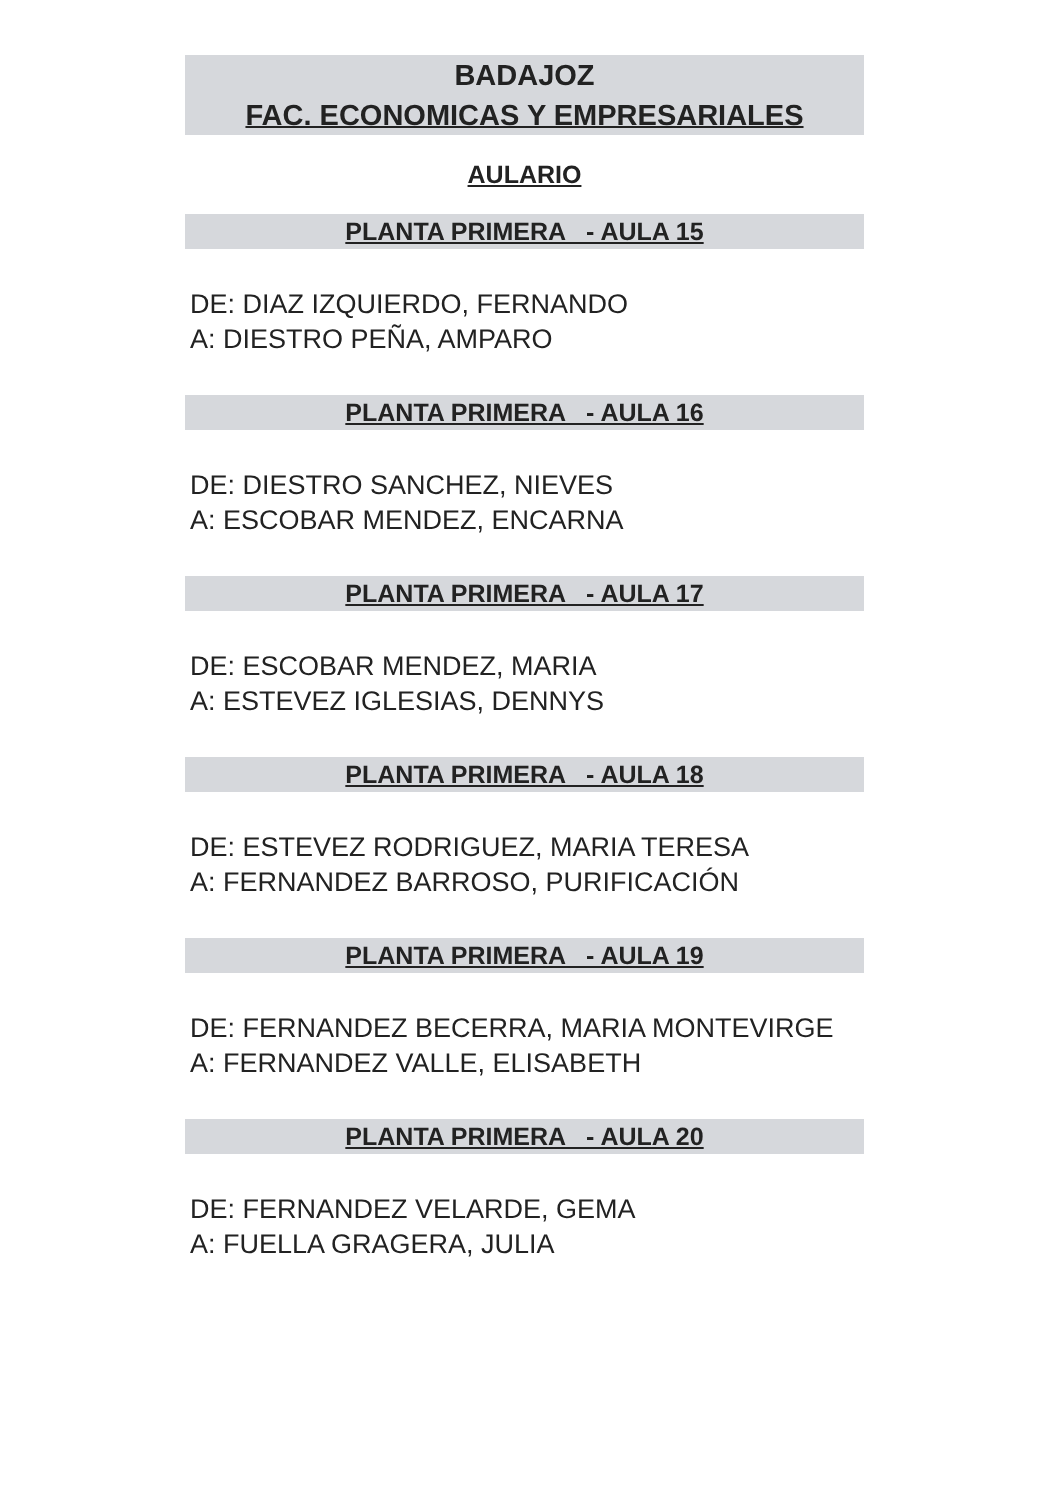BADAJOZ
FAC. ECONOMICAS Y EMPRESARIALES
AULARIO
PLANTA PRIMERA - AULA 15
DE: DIAZ IZQUIERDO, FERNANDO
A: DIESTRO PEÑA, AMPARO
PLANTA PRIMERA - AULA 16
DE: DIESTRO SANCHEZ, NIEVES
A: ESCOBAR MENDEZ, ENCARNA
PLANTA PRIMERA - AULA 17
DE: ESCOBAR MENDEZ, MARIA
A: ESTEVEZ IGLESIAS, DENNYS
PLANTA PRIMERA - AULA 18
DE: ESTEVEZ RODRIGUEZ, MARIA TERESA
A: FERNANDEZ BARROSO, PURIFICACIÓN
PLANTA PRIMERA - AULA 19
DE: FERNANDEZ BECERRA, MARIA MONTEVIRGE
A: FERNANDEZ VALLE, ELISABETH
PLANTA PRIMERA - AULA 20
DE: FERNANDEZ VELARDE, GEMA
A: FUELLA GRAGERA, JULIA